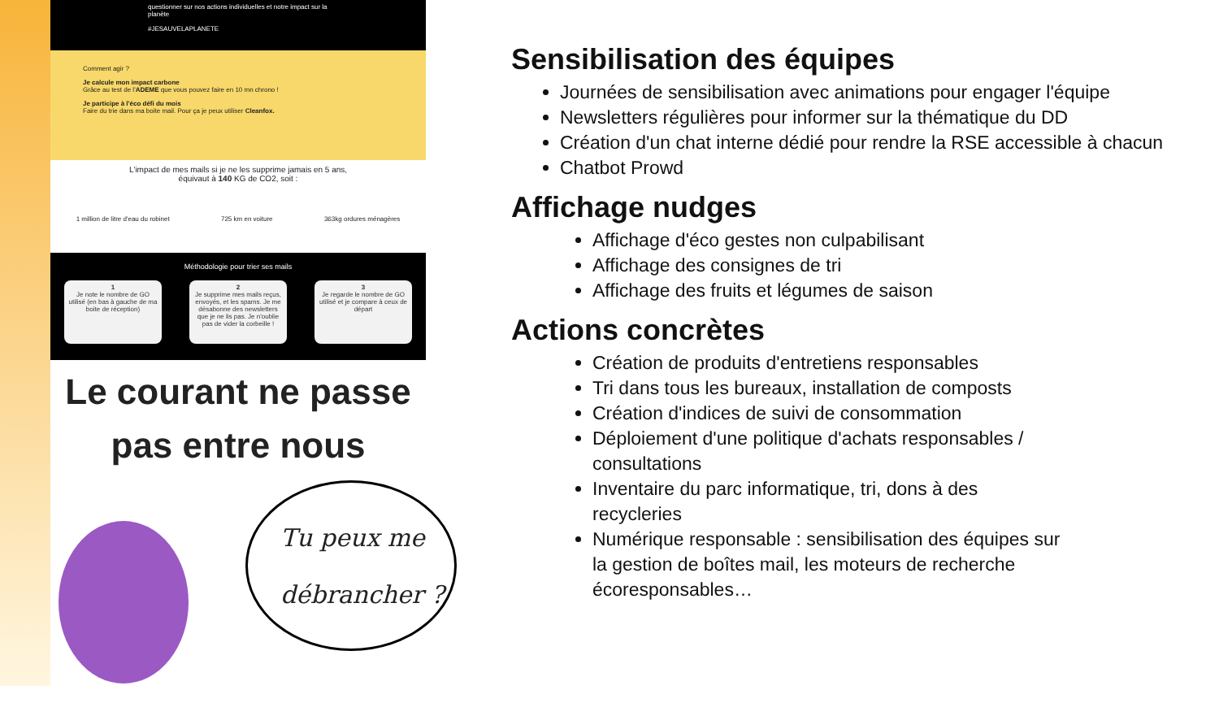questionner sur nos actions individuelles et notre impact sur la planète
#JESAUVELAPLANETE
Comment agir ?
Je calcule mon impact carbone
Grâce au test de l'ADEME que vous pouvez faire en 10 mn chrono !
Je participe à l'éco défi du mois
Faire du trie dans ma boite mail. Pour ça je peux utiliser Cleanfox.
L'impact de mes mails si je ne les supprime jamais en 5 ans,
équivaut à 140 KG de CO2, soit :
1 million de litre d'eau du robinet 725 km en voiture 363kg ordures ménagères
Méthodologie pour trier ses mails
1
Je note le nombre de GO utilisé (en bas à gauche de ma boite de réception)
2
Je supprime mes mails reçus, envoyés, et les spams. Je me désabonne des newsletters que je ne lis pas. Je n'oublie pas de vider la corbeille !
3
Je regarde le nombre de GO utilisé et je compare à ceux de départ
Le courant ne passe
pas entre nous
Tu peux me
débrancher ?
Sensibilisation des équipes
Journées de sensibilisation avec animations pour engager l'équipe
Newsletters régulières pour informer sur la thématique du DD
Création d'un chat interne dédié pour rendre la RSE accessible à chacun
Chatbot Prowd
Affichage nudges
Affichage d'éco gestes non culpabilisant
Affichage des consignes de tri
Affichage des fruits et légumes de saison
Actions concrètes
Création de produits d'entretiens responsables
Tri dans tous les bureaux, installation de composts
Création d'indices de suivi de consommation
Déploiement d'une politique d'achats responsables / consultations
Inventaire du parc informatique, tri, dons à des recycleries
Numérique responsable : sensibilisation des équipes sur la gestion de boîtes mail, les moteurs de recherche écoresponsables…